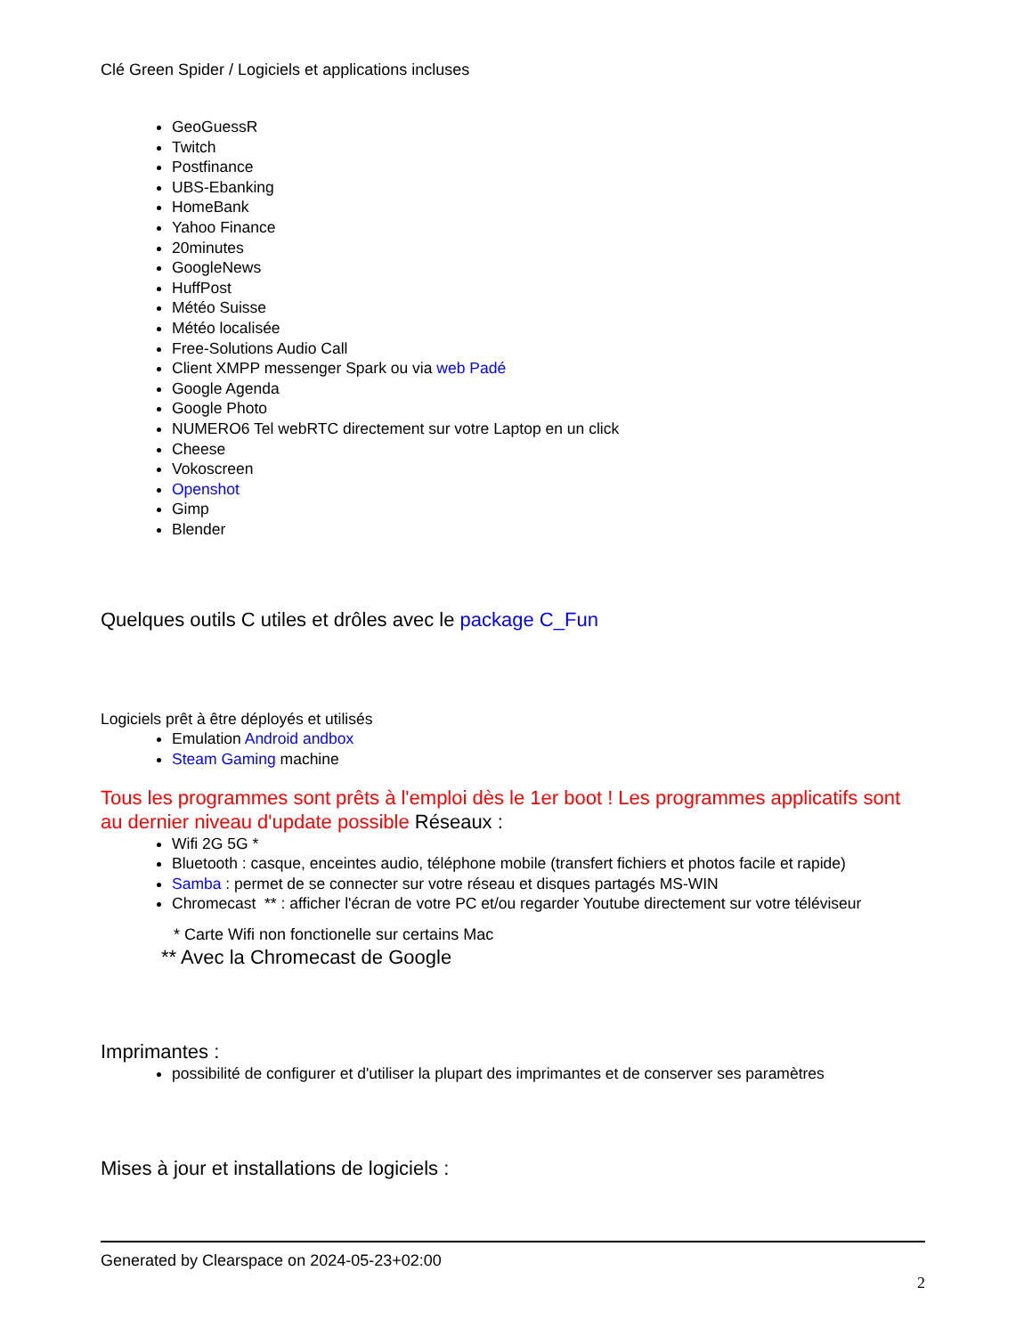Clé Green Spider / Logiciels et applications incluses
GeoGuessR
Twitch
Postfinance
UBS-Ebanking
HomeBank
Yahoo Finance
20minutes
GoogleNews
HuffPost
Météo Suisse
Météo localisée
Free-Solutions Audio Call
Client XMPP messenger Spark ou via web Padé
Google Agenda
Google Photo
NUMERO6 Tel webRTC directement sur votre Laptop en un click
Cheese
Vokoscreen
Openshot
Gimp
Blender
Quelques outils C utiles et drôles avec le package C_Fun
Logiciels prêt à être déployés et utilisés
Emulation Android andbox
Steam Gaming machine
Tous les programmes sont prêts à l'emploi dès le 1er boot ! Les programmes applicatifs sont au dernier niveau d'update possible Réseaux :
Wifi 2G 5G *
Bluetooth : casque, enceintes audio, téléphone mobile (transfert fichiers et photos facile et rapide)
Samba : permet de se connecter sur votre réseau et disques partagés MS-WIN
Chromecast ** : afficher l'écran de votre PC et/ou regarder Youtube directement sur votre téléviseur
* Carte Wifi non fonctionelle sur certains Mac
** Avec la Chromecast de Google
Imprimantes :
possibilité de configurer et d'utiliser la plupart des imprimantes et de conserver ses paramètres
Mises à jour et installations de logiciels :
Generated by Clearspace on 2024-05-23+02:00
2